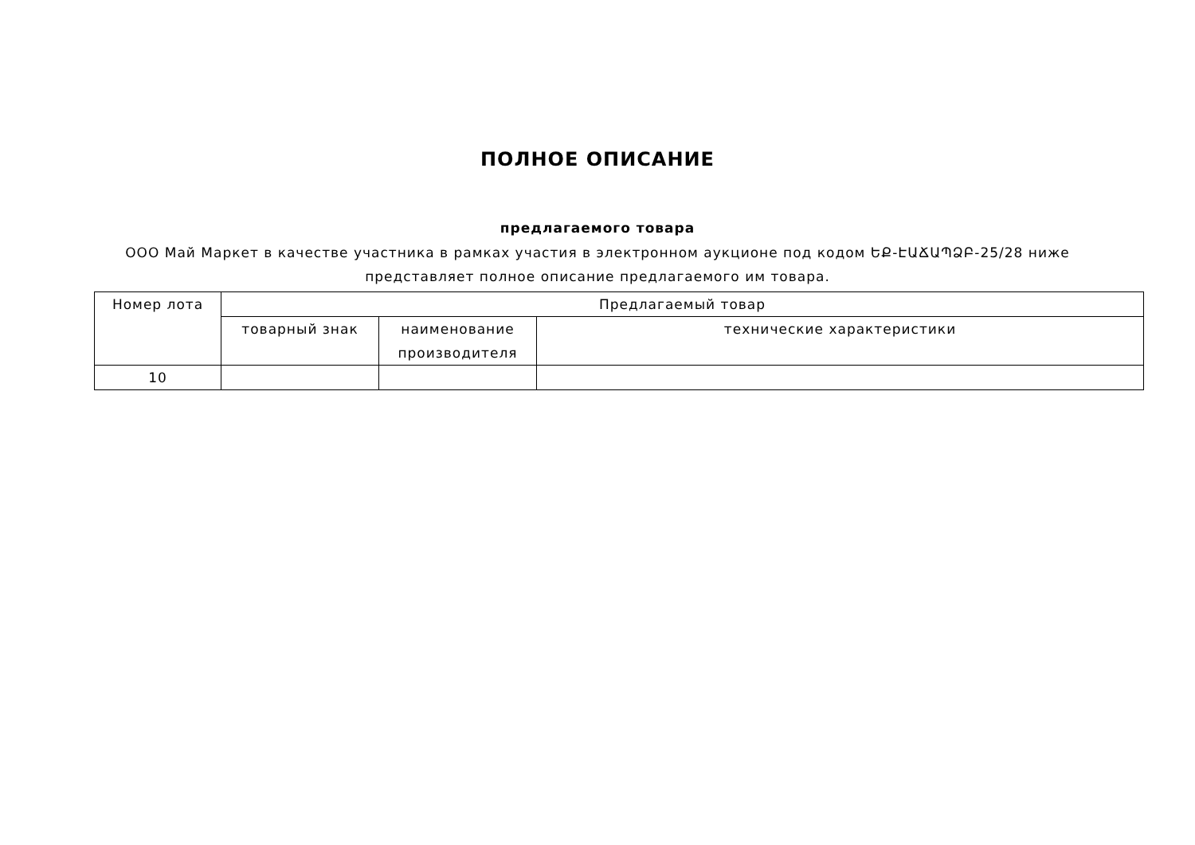ПОЛНОЕ ОПИСАНИЕ
предлагаемого товара
ООО Май Маркет в качестве участника в рамках участия в электронном аукционе под кодом ԵՔ-ԷԱՃԱՊՁԲ-25/28 ниже представляет полное описание предлагаемого им товара.
| Номер лота | Предлагаемый товар | | |
| --- | --- | --- | --- |
| | товарный знак | наименование производителя | технические характеристики |
| 10 | | | |